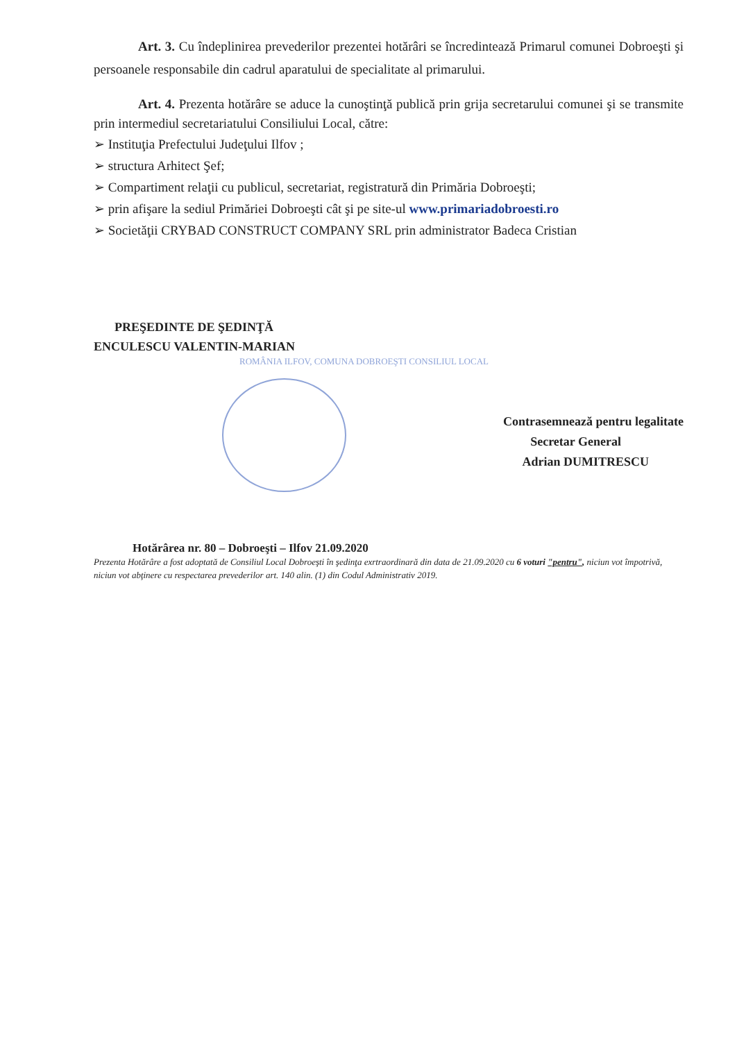Art. 3. Cu îndeplinirea prevederilor prezentei hotărâri se încredintează Primarul comunei Dobroeşti şi persoanele responsabile din cadrul aparatului de specialitate al primarului.
Art. 4. Prezenta hotărâre se aduce la cunoştinţă publică prin grija secretarului comunei şi se transmite prin intermediul secretariatului Consiliului Local, către:
➢ Instituţia Prefectului Judeţului Ilfov ;
➢ structura Arhitect Şef;
➢ Compartiment relaţii cu publicul, secretariat, registratură din Primăria Dobroeşti;
➢ prin afişare la sediul Primăriei Dobroeşti cât şi pe site-ul www.primariadobroesti.ro
➢ Societăţii CRYBAD CONSTRUCT COMPANY SRL prin administrator Badeca Cristian
PREŞEDINTE DE ŞEDINŢĂ
ENCULESCU VALENTIN-MARIAN
ROMÂNIA ILFOV, COMUNA DOBROEŞTI CONSILIUL LOCAL
Contrasemnează pentru legalitate
Secretar General
Adrian DUMITRESCU
Hotărârea nr. 80 – Dobroeşti – Ilfov 21.09.2020
Prezenta Hotărâre a fost adoptată de Consiliul Local Dobroeşti în şedinţa exrtraordinară din data de 21.09.2020 cu 6 voturi "pentru", niciun vot împotrivă, niciun vot abţinere cu respectarea prevederilor art. 140 alin. (1) din Codul Administrativ 2019.